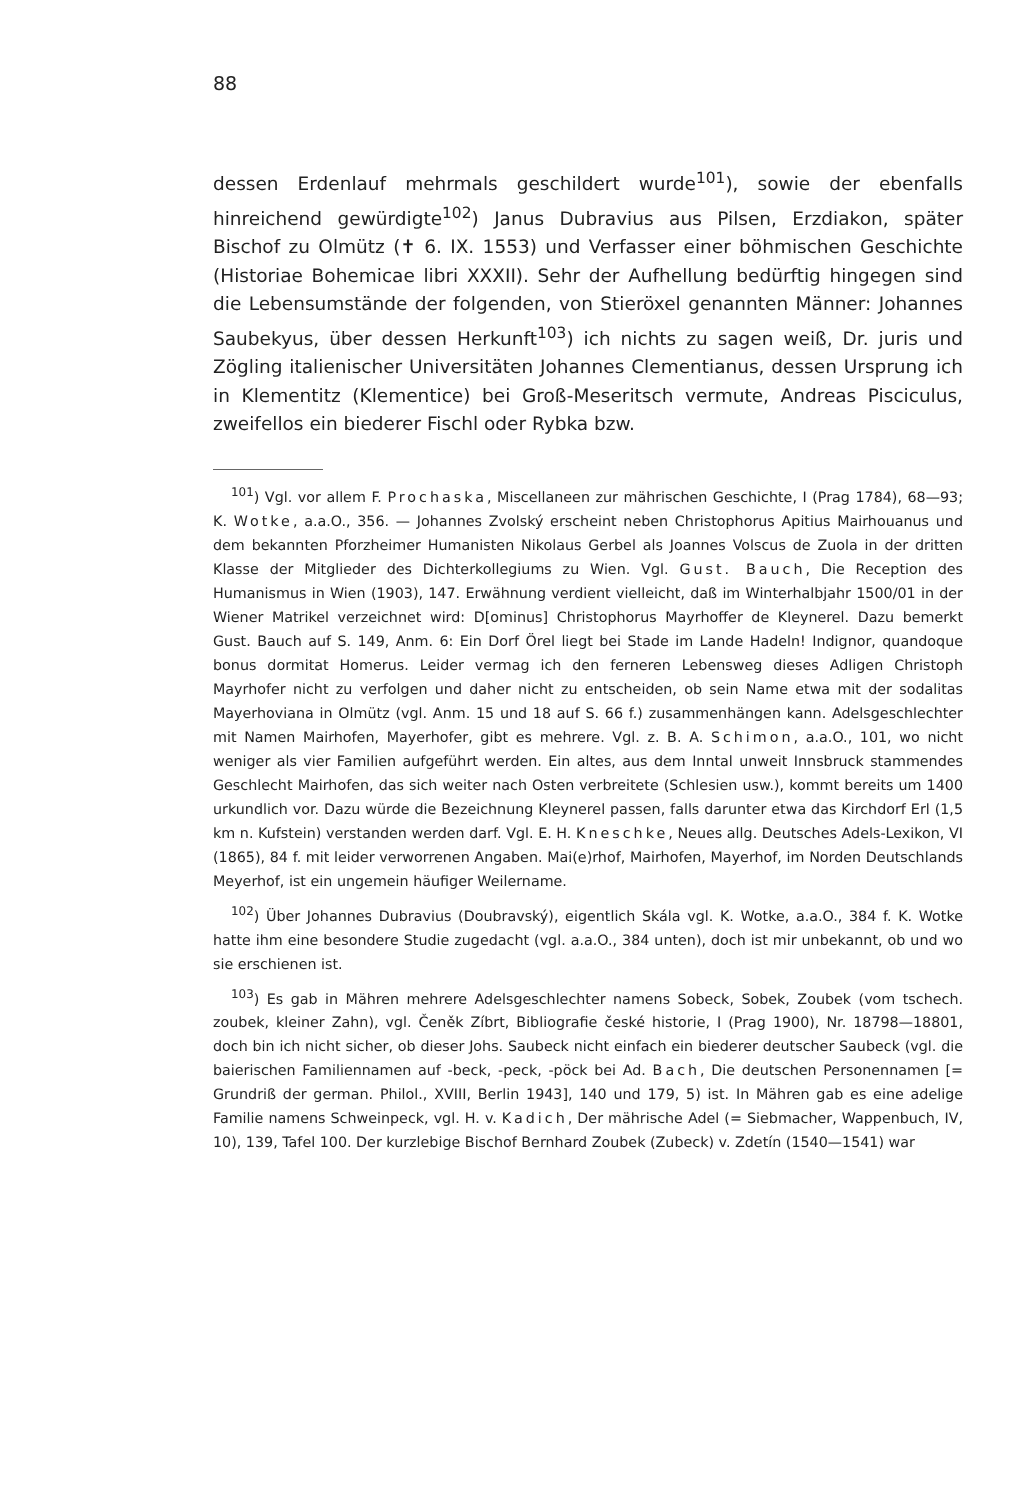88
dessen Erdenlauf mehrmals geschildert wurde<sup>101</sup>), sowie der ebenfalls hinreichend gewürdigte<sup>102</sup>) Janus Dubravius aus Pilsen, Erzdiakon, später Bischof zu Olmütz (✝ 6. IX. 1553) und Verfasser einer böhmischen Geschichte (Historiae Bohemicae libri XXXII). Sehr der Aufhellung bedürftig hingegen sind die Lebensumstände der folgenden, von Stieröxel genannten Männer: Johannes Saubekyus, über dessen Herkunft<sup>103</sup>) ich nichts zu sagen weiß, Dr. juris und Zögling italienischer Universitäten Johannes Clementianus, dessen Ursprung ich in Klementitz (Klementice) bei Groß-Meseritsch vermute, Andreas Pisciculus, zweifellos ein biederer Fischl oder Rybka bzw.
<sup>101</sup>) Vgl. vor allem F. Prochaska, Miscellaneen zur mährischen Geschichte, I (Prag 1784), 68—93; K. Wotke, a.a.O., 356. — Johannes Zvolský erscheint neben Christophorus Apitius Mairhouanus und dem bekannten Pforzheimer Humanisten Nikolaus Gerbel als Joannes Volscus de Zuola in der dritten Klasse der Mitglieder des Dichterkollegiums zu Wien. Vgl. Gust. Bauch, Die Reception des Humanismus in Wien (1903), 147. Erwähnung verdient vielleicht, daß im Winterhalbjahr 1500/01 in der Wiener Matrikel verzeichnet wird: D[ominus] Christophorus Mayrhoffer de Kleynerel. Dazu bemerkt Gust. Bauch auf S. 149, Anm. 6: Ein Dorf Örel liegt bei Stade im Lande Hadeln! Indignor, quandoque bonus dormitat Homerus. Leider vermag ich den ferneren Lebensweg dieses Adligen Christoph Mayrhofer nicht zu verfolgen und daher nicht zu entscheiden, ob sein Name etwa mit der sodalitas Mayerhoviana in Olmütz (vgl. Anm. 15 und 18 auf S. 66 f.) zusammenhängen kann. Adelsgeschlechter mit Namen Mairhofen, Mayerhofer, gibt es mehrere. Vgl. z. B. A. Schimon, a.a.O., 101, wo nicht weniger als vier Familien aufgeführt werden. Ein altes, aus dem Inntal unweit Innsbruck stammendes Geschlecht Mairhofen, das sich weiter nach Osten verbreitete (Schlesien usw.), kommt bereits um 1400 urkundlich vor. Dazu würde die Bezeichnung Kleynerel passen, falls darunter etwa das Kirchdorf Erl (1,5 km n. Kufstein) verstanden werden darf. Vgl. E. H. Kneschke, Neues allg. Deutsches Adels-Lexikon, VI (1865), 84 f. mit leider verworrenen Angaben. Mai(e)rhof, Mairhofen, Mayerhof, im Norden Deutschlands Meyerhof, ist ein ungemein häufiger Weilername.
<sup>102</sup>) Über Johannes Dubravius (Doubravský), eigentlich Skála vgl. K. Wotke, a.a.O., 384 f. K. Wotke hatte ihm eine besondere Studie zugedacht (vgl. a.a.O., 384 unten), doch ist mir unbekannt, ob und wo sie erschienen ist.
<sup>103</sup>) Es gab in Mähren mehrere Adelsgeschlechter namens Sobeck, Sobek, Zoubek (vom tschech. zoubek, kleiner Zahn), vgl. Čeněk Zíbrt, Bibliografie české historie, I (Prag 1900), Nr. 18798—18801, doch bin ich nicht sicher, ob dieser Johs. Saubeck nicht einfach ein biederer deutscher Saubeck (vgl. die baierischen Familiennamen auf -beck, -peck, -pöck bei Ad. Bach, Die deutschen Personennamen [= Grundriß der german. Philol., XVIII, Berlin 1943], 140 und 179, 5) ist. In Mähren gab es eine adelige Familie namens Schweinpeck, vgl. H. v. Kadich, Der mährische Adel (= Siebmacher, Wappenbuch, IV, 10), 139, Tafel 100. Der kurzlebige Bischof Bernhard Zoubek (Zubeck) v. Zdetín (1540—1541) war